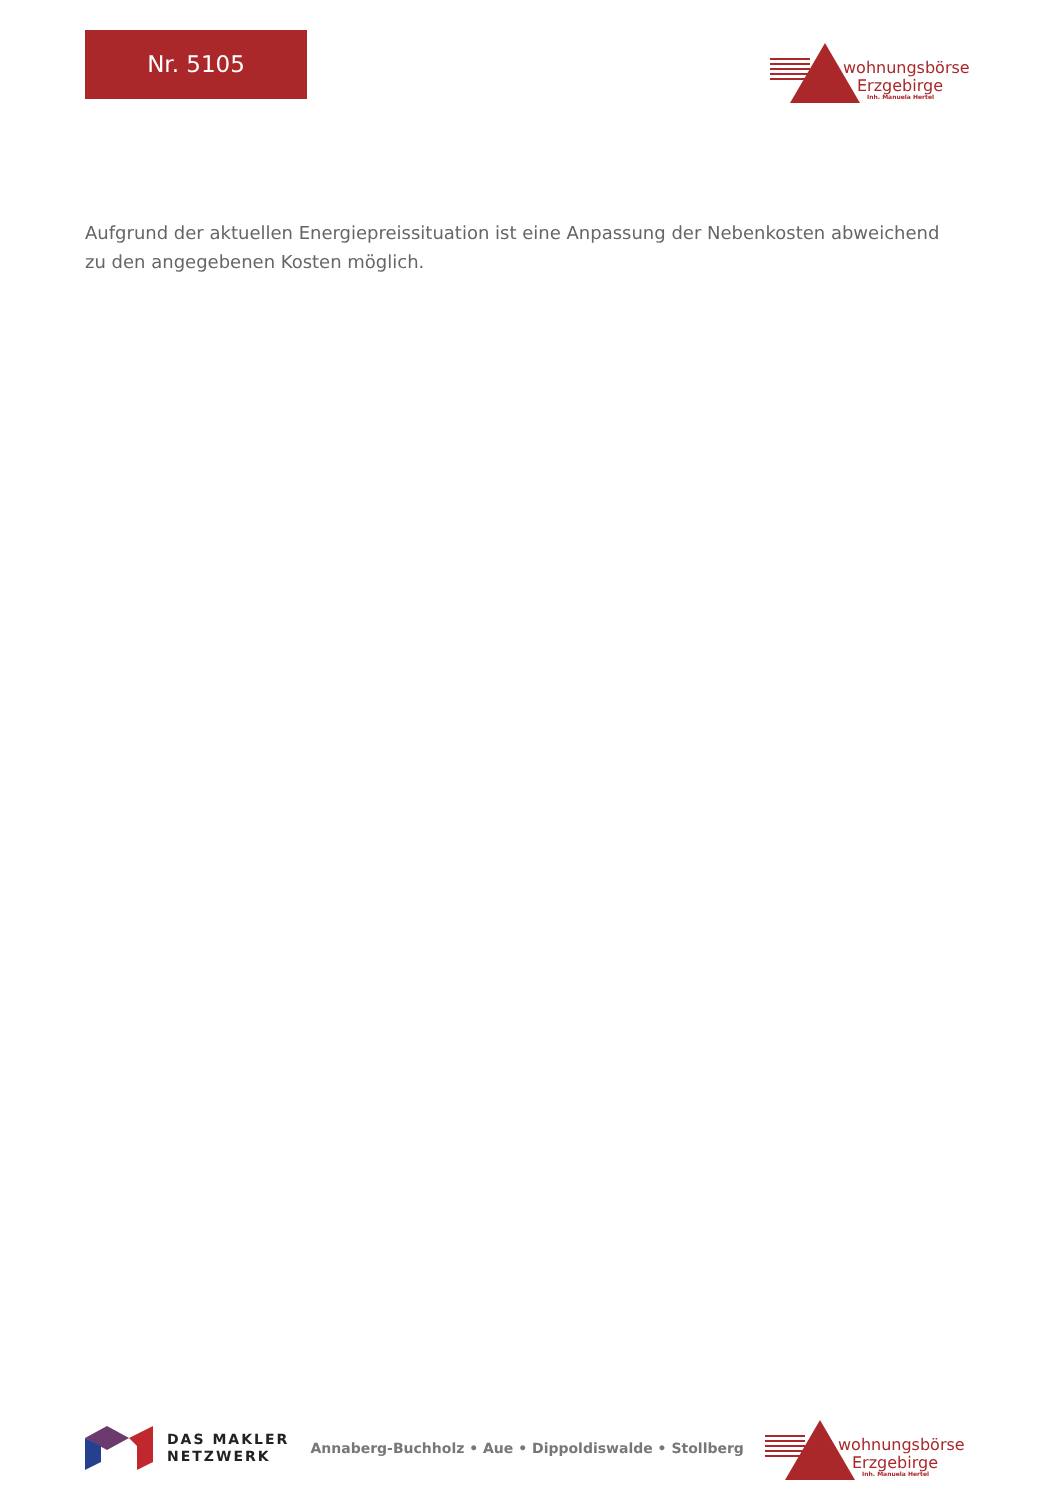Nr. 5105
wohnungsbörse
Erzgebirge
Inh. Manuela Hertel
Aufgrund der aktuellen Energiepreissituation ist eine Anpassung der Nebenkosten abweichend zu den angegebenen Kosten möglich.
DAS MAKLER
NETZWERK
Annaberg-Buchholz • Aue • Dippoldiswalde • Stollberg
wohnungsbörse
Erzgebirge
Inh. Manuela Hertel